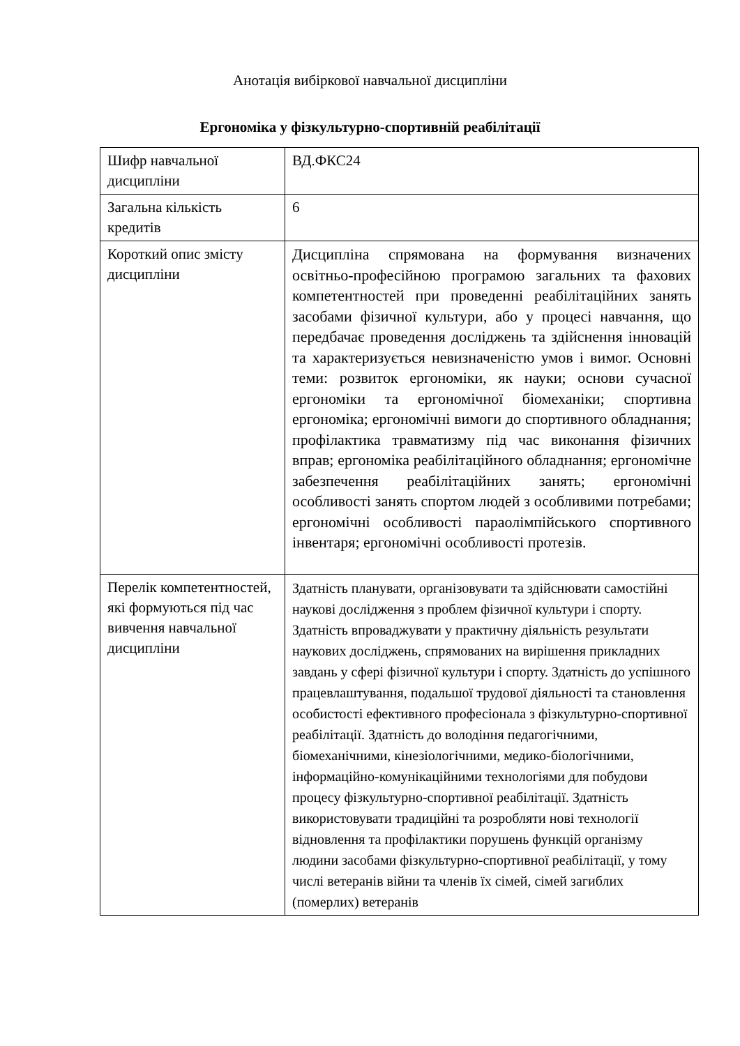Анотація вибіркової навчальної дисципліни
Ергономіка у фізкультурно-спортивній реабілітації
| Шифр навчальної дисципліни | ВД.ФКС24 |
| Загальна кількість кредитів | 6 |
| Короткий опис змісту дисципліни | Дисципліна спрямована на формування визначених освітньо-професійною програмою загальних та фахових компетентностей при проведенні реабілітаційних занять засобами фізичної культури, або у процесі навчання, що передбачає проведення досліджень та здійснення інновацій та характеризується невизначеністю умов і вимог. Основні теми: розвиток ергономіки, як науки; основи сучасної ергономіки та ергономічної біомеханіки; спортивна ергономіка; ергономічні вимоги до спортивного обладнання; профілактика травматизму під час виконання фізичних вправ; ергономіка реабілітаційного обладнання; ергономічне забезпечення реабілітаційних занять; ергономічні особливості занять спортом людей з особливими потребами; ергономічні особливості параолімпійського спортивного інвентаря; ергономічні особливості протезів. |
| Перелік компетентностей, які формуються під час вивчення навчальної дисципліни | Здатність планувати, організовувати та здійснювати самостійні наукові дослідження з проблем фізичної культури і спорту. Здатність впроваджувати у практичну діяльність результати наукових досліджень, спрямованих на вирішення прикладних завдань у сфері фізичної культури і спорту. Здатність до успішного працевлаштування, подальшої трудової діяльності та становлення особистості ефективного професіонала з фізкультурно-спортивної реабілітації. Здатність до володіння педагогічними, біомеханічними, кінезіологічними, медико-біологічними, інформаційно-комунікаційними технологіями для побудови процесу фізкультурно-спортивної реабілітації. Здатність використовувати традиційні та розробляти нові технології відновлення та профілактики порушень функцій організму людини засобами фізкультурно-спортивної реабілітації, у тому числі ветеранів війни та членів їх сімей, сімей загиблих (померлих) ветеранів |